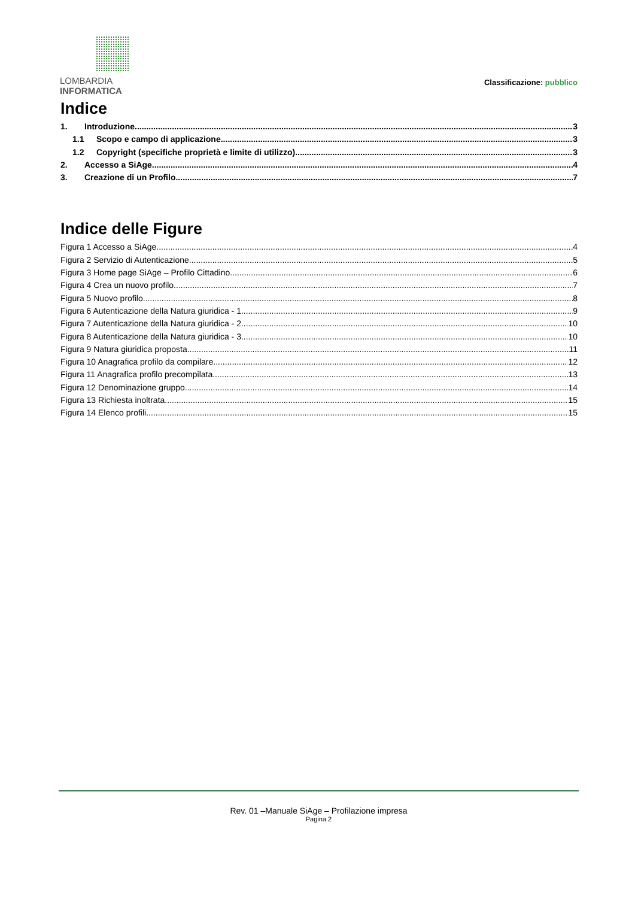LOMBARDIA INFORMATICA
Classificazione: pubblico
Indice
1. Introduzione 3
1.1 Scopo e campo di applicazione 3
1.2 Copyright (specifiche proprietà e limite di utilizzo) 3
2. Accesso a SiAge 4
3. Creazione di un Profilo 7
Indice delle Figure
Figura 1 Accesso a SiAge 4
Figura 2 Servizio di Autenticazione 5
Figura 3 Home page SiAge – Profilo Cittadino 6
Figura 4 Crea un nuovo profilo 7
Figura 5 Nuovo profilo 8
Figura 6 Autenticazione della Natura giuridica - 1 9
Figura 7 Autenticazione della Natura giuridica - 2 10
Figura 8 Autenticazione della Natura giuridica - 3 10
Figura 9 Natura giuridica proposta 11
Figura 10 Anagrafica profilo da compilare 12
Figura 11 Anagrafica profilo precompilata 13
Figura 12 Denominazione gruppo 14
Figura 13 Richiesta inoltrata 15
Figura 14 Elenco profili 15
Rev. 01 –Manuale SiAge – Profilazione impresa
Pagina 2